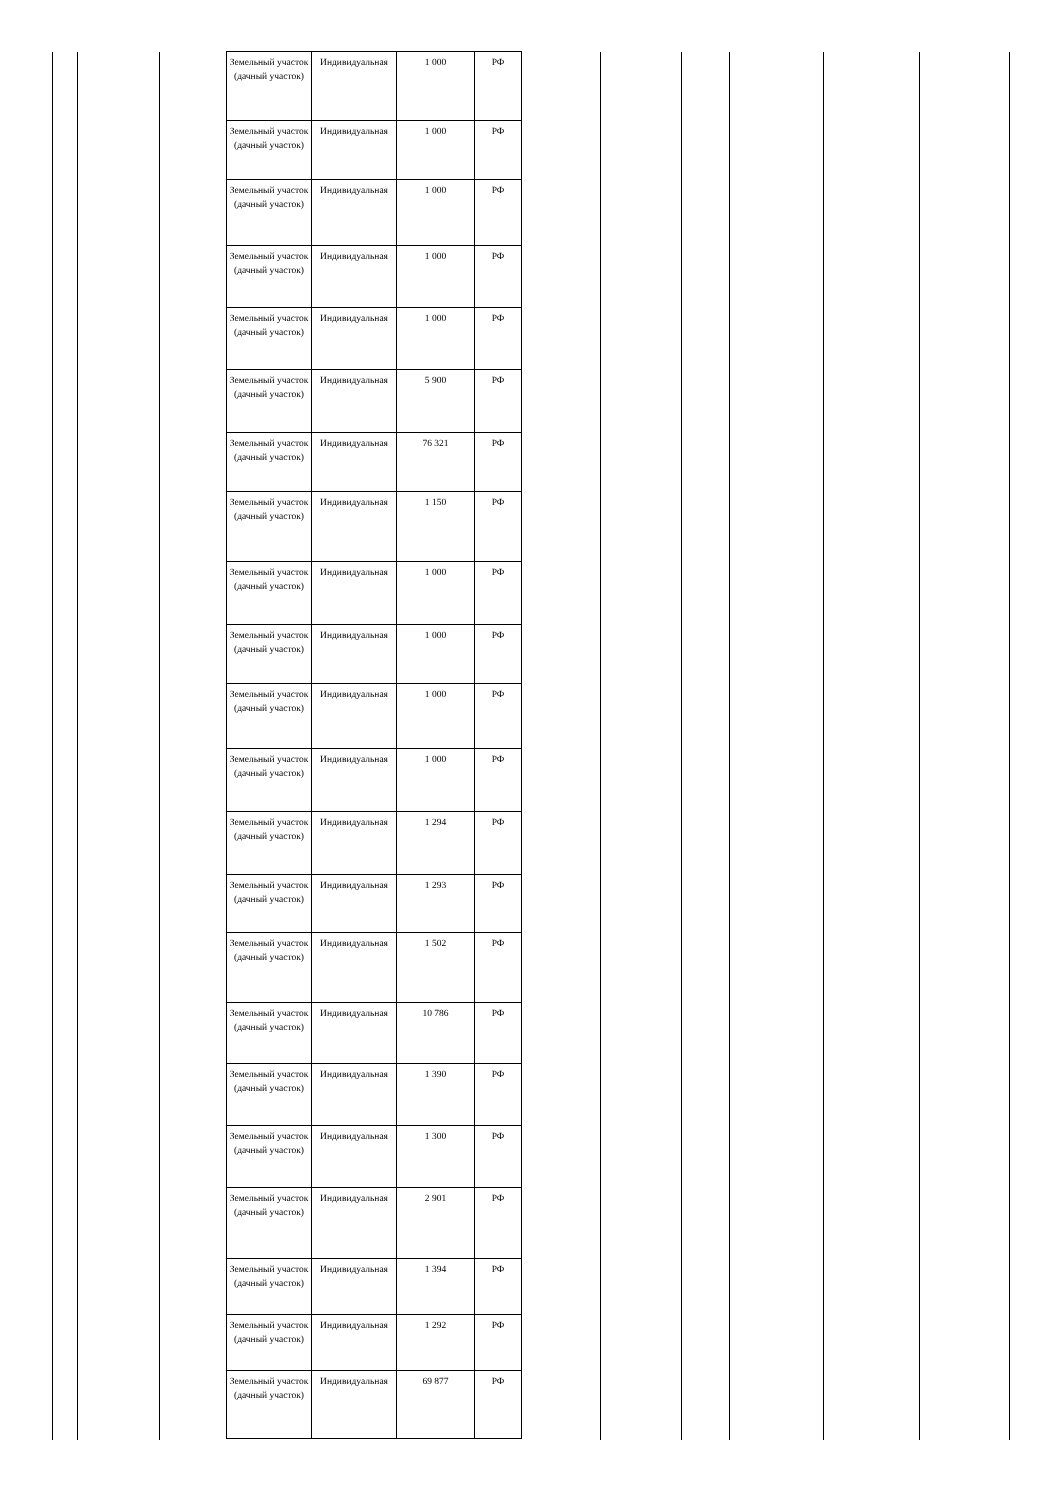| Земельный участок (дачный участок) | Индивидуальная | 1 000 | РФ |
| Земельный участок (дачный участок) | Индивидуальная | 1 000 | РФ |
| Земельный участок (дачный участок) | Индивидуальная | 1 000 | РФ |
| Земельный участок (дачный участок) | Индивидуальная | 1 000 | РФ |
| Земельный участок (дачный участок) | Индивидуальная | 1 000 | РФ |
| Земельный участок (дачный участок) | Индивидуальная | 5 900 | РФ |
| Земельный участок (дачный участок) | Индивидуальная | 76 321 | РФ |
| Земельный участок (дачный участок) | Индивидуальная | 1 150 | РФ |
| Земельный участок (дачный участок) | Индивидуальная | 1 000 | РФ |
| Земельный участок (дачный участок) | Индивидуальная | 1 000 | РФ |
| Земельный участок (дачный участок) | Индивидуальная | 1 000 | РФ |
| Земельный участок (дачный участок) | Индивидуальная | 1 000 | РФ |
| Земельный участок (дачный участок) | Индивидуальная | 1 294 | РФ |
| Земельный участок (дачный участок) | Индивидуальная | 1 293 | РФ |
| Земельный участок (дачный участок) | Индивидуальная | 1 502 | РФ |
| Земельный участок (дачный участок) | Индивидуальная | 10 786 | РФ |
| Земельный участок (дачный участок) | Индивидуальная | 1 390 | РФ |
| Земельный участок (дачный участок) | Индивидуальная | 1 300 | РФ |
| Земельный участок (дачный участок) | Индивидуальная | 2 901 | РФ |
| Земельный участок (дачный участок) | Индивидуальная | 1 394 | РФ |
| Земельный участок (дачный участок) | Индивидуальная | 1 292 | РФ |
| Земельный участок (дачный участок) | Индивидуальная | 69 877 | РФ |